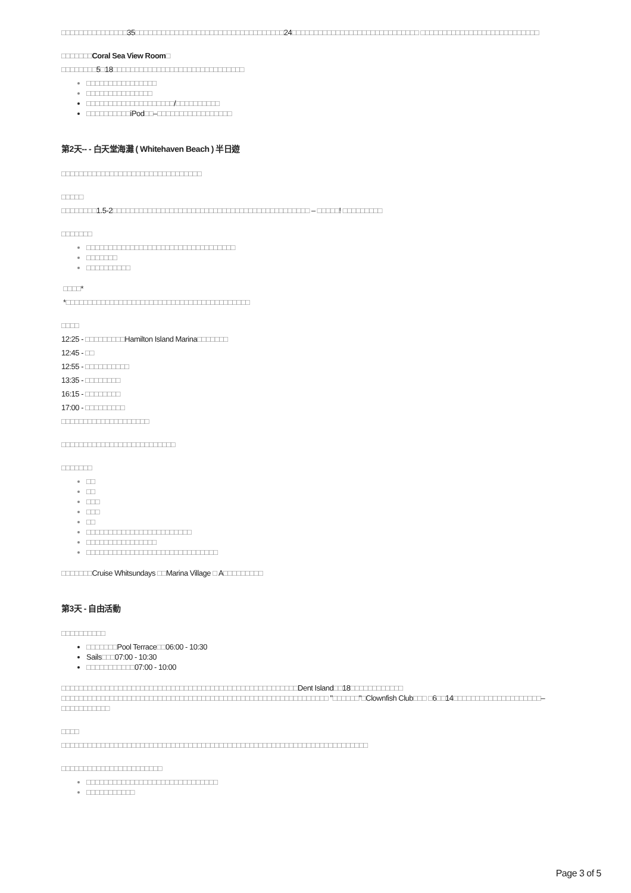□□□□□□□□□□□□□□□35□□□□□□□□□□□□□□□□□□□□□□□□□□□□□□□□□□24□□□□□□□□□□□□□□□□□□□□□□□□□□□□□ □□□□□□□□□□□□□□□□□□□□□□□□□□□
□□□□□□□Coral Sea View Room□
□□□□□□□□5□18□□□□□□□□□□□□□□□□□□□□□□□□□□□□□□
□□□□□□□□□□□□□□□□
□□□□□□□□□□□□□□□
□□□□□□□□□□□□□□□□□□□□/□□□□□□□□□□
□□□□□□□□□□iPod□□–□□□□□□□□□□□□□□□□□
第2天-- - 白天堂海灘 ( Whitehaven Beach ) 半日遊
□□□□□□□□□□□□□□□□□□□□□□□□□□□□□□□□
□□□□□
□□□□□□□□1.5-2□□□□□□□□□□□□□□□□□□□□□□□□□□□□□□□□□□□□□□□□□□□□□ – □□□□□! □□□□□□□□□
□□□□□□□
□□□□□□□□□□□□□□□□□□□□□□□□□□□□□□□□□□
□□□□□□□
□□□□□□□□□□
□□□□*
*□□□□□□□□□□□□□□□□□□□□□□□□□□□□□□□□□□□□□□□□□□
□□□□
12:25 - □□□□□□□□□Hamilton Island Marina□□□□□□□
12:45 - □□
12:55 - □□□□□□□□□□
13:35 - □□□□□□□□
16:15 - □□□□□□□□
17:00 - □□□□□□□□□
□□□□□□□□□□□□□□□□□□□□
□□□□□□□□□□□□□□□□□□□□□□□□□□
□□□□□□□
□□
□□
□□□
□□□
□□
□□□□□□□□□□□□□□□□□□□□□□□□
□□□□□□□□□□□□□□□□
□□□□□□□□□□□□□□□□□□□□□□□□□□□□□□
□□□□□□□Cruise Whitsundays □□Marina Village □ A□□□□□□□□□
第3天 - 自由活動
□□□□□□□□□□
□□□□□□□Pool Terrace□□06:00 - 10:30
Sails□□□07:00 - 10:30
□□□□□□□□□□□07:00 - 10:00
□□□□□□□□□□□□□□□□□□□□□□□□□□□□□□□□□□□□□□□□□□□□□□□□□□□□□□Dent Island□□18□□□□□□□□□□□□ □□□□□□□□□□□□□□□□□□□□□□□□□□□□□□□□□□□□□□□□□□□□□□□□□□□□□□□□□□□□□ "□□□□□□"□Clownfish Club□□□ □6□□14□□□□□□□□□□□□□□□□□□□□–□□□□□□□□□□□
□□□□
□□□□□□□□□□□□□□□□□□□□□□□□□□□□□□□□□□□□□□□□□□□□□□□□□□□□□□□□□□□□□□□□□□□□□□
□□□□□□□□□□□□□□□□□□□□□□□
□□□□□□□□□□□□□□□□□□□□□□□□□□□□□□
□□□□□□□□□□□
Page 3 of 5